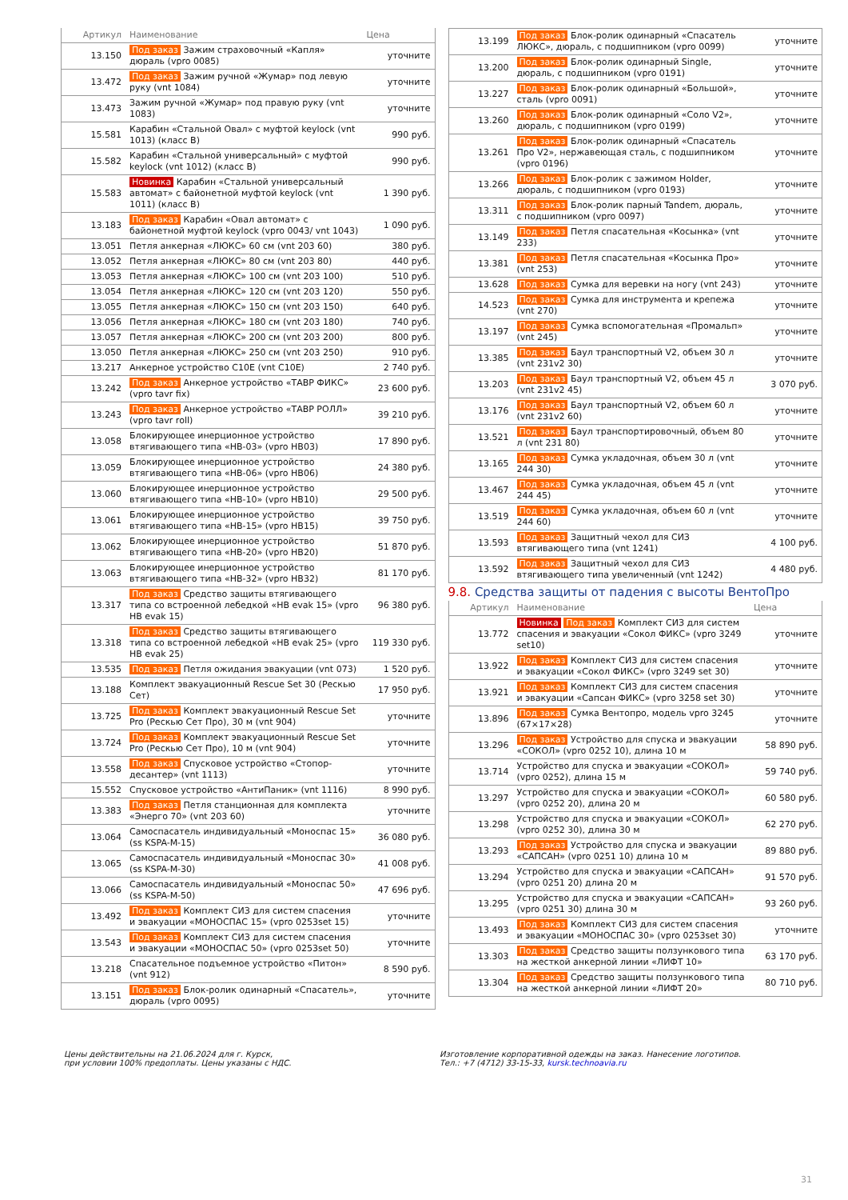| Артикул | Наименование | Цена |
| --- | --- | --- |
| 13.150 | Под заказ Зажим страховочный «Капля» дюраль (vpro 0085) | уточните |
| 13.472 | Под заказ Зажим ручной «Жумар» под левую руку (vnt 1084) | уточните |
| 13.473 | Зажим ручной «Жумар» под правую руку (vnt 1083) | уточните |
| 15.581 | Карабин «Стальной Овал» с муфтой keylock (vnt 1013) (класс B) | 990 руб. |
| 15.582 | Карабин «Стальной универсальный» с муфтой keylock (vnt 1012) (класс B) | 990 руб. |
| 15.583 | Новинка Карабин «Стальной универсальный автомат» с байонетной муфтой keylock (vnt 1011) (класс B) | 1 390 руб. |
| 13.183 | Под заказ Карабин «Овал автомат» с байонетной муфтой keylock (vpro 0043/ vnt 1043) | 1 090 руб. |
| 13.051 | Петля анкерная «ЛЮКС» 60 см (vnt 203 60) | 380 руб. |
| 13.052 | Петля анкерная «ЛЮКС» 80 см (vnt 203 80) | 440 руб. |
| 13.053 | Петля анкерная «ЛЮКС» 100 см (vnt 203 100) | 510 руб. |
| 13.054 | Петля анкерная «ЛЮКС» 120 см (vnt 203 120) | 550 руб. |
| 13.055 | Петля анкерная «ЛЮКС» 150 см (vnt 203 150) | 640 руб. |
| 13.056 | Петля анкерная «ЛЮКС» 180 см (vnt 203 180) | 740 руб. |
| 13.057 | Петля анкерная «ЛЮКС» 200 см (vnt 203 200) | 800 руб. |
| 13.050 | Петля анкерная «ЛЮКС» 250 см (vnt 203 250) | 910 руб. |
| 13.217 | Анкерное устройство C10E (vnt C10E) | 2 740 руб. |
| 13.242 | Под заказ Анкерное устройство «ТАВР ФИКС» (vpro tavr fix) | 23 600 руб. |
| 13.243 | Под заказ Анкерное устройство «ТАВР РОЛЛ» (vpro tavr roll) | 39 210 руб. |
| 13.058 | Блокирующее инерционное устройство втягивающего типа «НВ-03» (vpro HB03) | 17 890 руб. |
| 13.059 | Блокирующее инерционное устройство втягивающего типа «НВ-06» (vpro HB06) | 24 380 руб. |
| 13.060 | Блокирующее инерционное устройство втягивающего типа «НВ-10» (vpro HB10) | 29 500 руб. |
| 13.061 | Блокирующее инерционное устройство втягивающего типа «НВ-15» (vpro HB15) | 39 750 руб. |
| 13.062 | Блокирующее инерционное устройство втягивающего типа «НВ-20» (vpro HB20) | 51 870 руб. |
| 13.063 | Блокирующее инерционное устройство втягивающего типа «НВ-32» (vpro HB32) | 81 170 руб. |
| 13.317 | Под заказ Средство защиты втягивающего типа со встроенной лебедкой «НВ evak 15» (vpro HB evak 15) | 96 380 руб. |
| 13.318 | Под заказ Средство защиты втягивающего типа со встроенной лебедкой «НВ evak 25» (vpro HB evak 25) | 119 330 руб. |
| 13.535 | Под заказ Петля ожидания эвакуации (vnt 073) | 1 520 руб. |
| 13.188 | Комплект эвакуационный Rescue Set 30 (Рескью Сет) | 17 950 руб. |
| 13.725 | Под заказ Комплект эвакуационный Rescue Set Pro (Рескью Сет Про), 30 м (vnt 904) | уточните |
| 13.724 | Под заказ Комплект эвакуационный Rescue Set Pro (Рескью Сет Про), 10 м (vnt 904) | уточните |
| 13.558 | Под заказ Спусковое устройство «Стопор-десантер» (vnt 1113) | уточните |
| 15.552 | Спусковое устройство «АнтиПаник» (vnt 1116) | 8 990 руб. |
| 13.383 | Под заказ Петля станционная для комплекта «Энерго 70» (vnt 203 60) | уточните |
| 13.064 | Самоспасатель индивидуальный «Моноспас 15» (ss KSPA-M-15) | 36 080 руб. |
| 13.065 | Самоспасатель индивидуальный «Моноспас 30» (ss KSPA-M-30) | 41 008 руб. |
| 13.066 | Самоспасатель индивидуальный «Моноспас 50» (ss KSPA-M-50) | 47 696 руб. |
| 13.492 | Под заказ Комплект СИЗ для систем спасения и эвакуации «МОНОСПАС 15» (vpro 0253set 15) | уточните |
| 13.543 | Под заказ Комплект СИЗ для систем спасения и эвакуации «МОНОСПАС 50» (vpro 0253set 50) | уточните |
| 13.218 | Спасательное подъемное устройство «Питон» (vnt 912) | 8 590 руб. |
| 13.151 | Под заказ Блок-ролик одинарный «Спасатель», дюраль (vpro 0095) | уточните |
| 13.199 | Под заказ Блок-ролик одинарный «Спасатель ЛЮКС», дюраль, с подшипником (vpro 0099) | уточните |
| 13.200 | Под заказ Блок-ролик одинарный Single, дюраль, с подшипником (vpro 0191) | уточните |
| 13.227 | Под заказ Блок-ролик одинарный «Большой», сталь (vpro 0091) | уточните |
| 13.260 | Под заказ Блок-ролик одинарный «Соло V2», дюраль, с подшипником (vpro 0199) | уточните |
| 13.261 | Под заказ Блок-ролик одинарный «Спасатель Про V2», нержавеющая сталь, с подшипником (vpro 0196) | уточните |
| 13.266 | Под заказ Блок-ролик с зажимом Holder, дюраль, с подшипником (vpro 0193) | уточните |
| 13.311 | Под заказ Блок-ролик парный Tandem, дюраль, с подшипником (vpro 0097) | уточните |
| 13.149 | Под заказ Петля спасательная «Косынка» (vnt 233) | уточните |
| 13.381 | Под заказ Петля спасательная «Косынка Про» (vnt 253) | уточните |
| 13.628 | Под заказ Сумка для веревки на ногу (vnt 243) | уточните |
| 14.523 | Под заказ Сумка для инструмента и крепежа (vnt 270) | уточните |
| 13.197 | Под заказ Сумка вспомогательная «Промальп» (vnt 245) | уточните |
| 13.385 | Под заказ Баул транспортный V2, объем 30 л (vnt 231v2 30) | уточните |
| 13.203 | Под заказ Баул транспортный V2, объем 45 л (vnt 231v2 45) | 3 070 руб. |
| 13.176 | Под заказ Баул транспортный V2, объем 60 л (vnt 231v2 60) | уточните |
| 13.521 | Под заказ Баул транспортировочный, объем 80 л (vnt 231 80) | уточните |
| 13.165 | Под заказ Сумка укладочная, объем 30 л (vnt 244 30) | уточните |
| 13.467 | Под заказ Сумка укладочная, объем 45 л (vnt 244 45) | уточните |
| 13.519 | Под заказ Сумка укладочная, объем 60 л (vnt 244 60) | уточните |
| 13.593 | Под заказ Защитный чехол для СИЗ втягивающего типа (vnt 1241) | 4 100 руб. |
| 13.592 | Под заказ Защитный чехол для СИЗ втягивающего типа увеличенный (vnt 1242) | 4 480 руб. |
9.8. Средства защиты от падения с высоты ВентоПро
| Артикул | Наименование | Цена |
| --- | --- | --- |
| 13.772 | Новинка Под заказ Комплект СИЗ для систем спасения и эвакуации «Сокол ФИКС» (vpro 3249 set10) | уточните |
| 13.922 | Под заказ Комплект СИЗ для систем спасения и эвакуации «Сокол ФИКС» (vpro 3249 set 30) | уточните |
| 13.921 | Под заказ Комплект СИЗ для систем спасения и эвакуации «Сапсан ФИКС» (vpro 3258 set 30) | уточните |
| 13.896 | Под заказ Сумка Вентопро, модель vpro 3245 (67×17×28) | уточните |
| 13.296 | Под заказ Устройство для спуска и эвакуации «СОКОЛ» (vpro 0252 10), длина 10 м | 58 890 руб. |
| 13.714 | Устройство для спуска и эвакуации «СОКОЛ» (vpro 0252), длина 15 м | 59 740 руб. |
| 13.297 | Устройство для спуска и эвакуации «СОКОЛ» (vpro 0252 20), длина 20 м | 60 580 руб. |
| 13.298 | Устройство для спуска и эвакуации «СОКОЛ» (vpro 0252 30), длина 30 м | 62 270 руб. |
| 13.293 | Под заказ Устройство для спуска и эвакуации «САПСАН» (vpro 0251 10) длина 10 м | 89 880 руб. |
| 13.294 | Устройство для спуска и эвакуации «САПСАН» (vpro 0251 20) длина 20 м | 91 570 руб. |
| 13.295 | Устройство для спуска и эвакуации «САПСАН» (vpro 0251 30) длина 30 м | 93 260 руб. |
| 13.493 | Под заказ Комплект СИЗ для систем спасения и эвакуации «МОНОСПАС 30» (vpro 0253set 30) | уточните |
| 13.303 | Под заказ Средство защиты ползункового типа на жесткой анкерной линии «ЛИФТ 10» | 63 170 руб. |
| 13.304 | Под заказ Средство защиты ползункового типа на жесткой анкерной линии «ЛИФТ 20» | 80 710 руб. |
Цены действительны на 21.06.2024 для г. Курск,
при условии 100% предоплаты. Цены указаны с НДС.
Изготовление корпоративной одежды на заказ. Нанесение логотипов.
Тел.: +7 (4712) 33-15-33, kursk.technoavia.ru
31